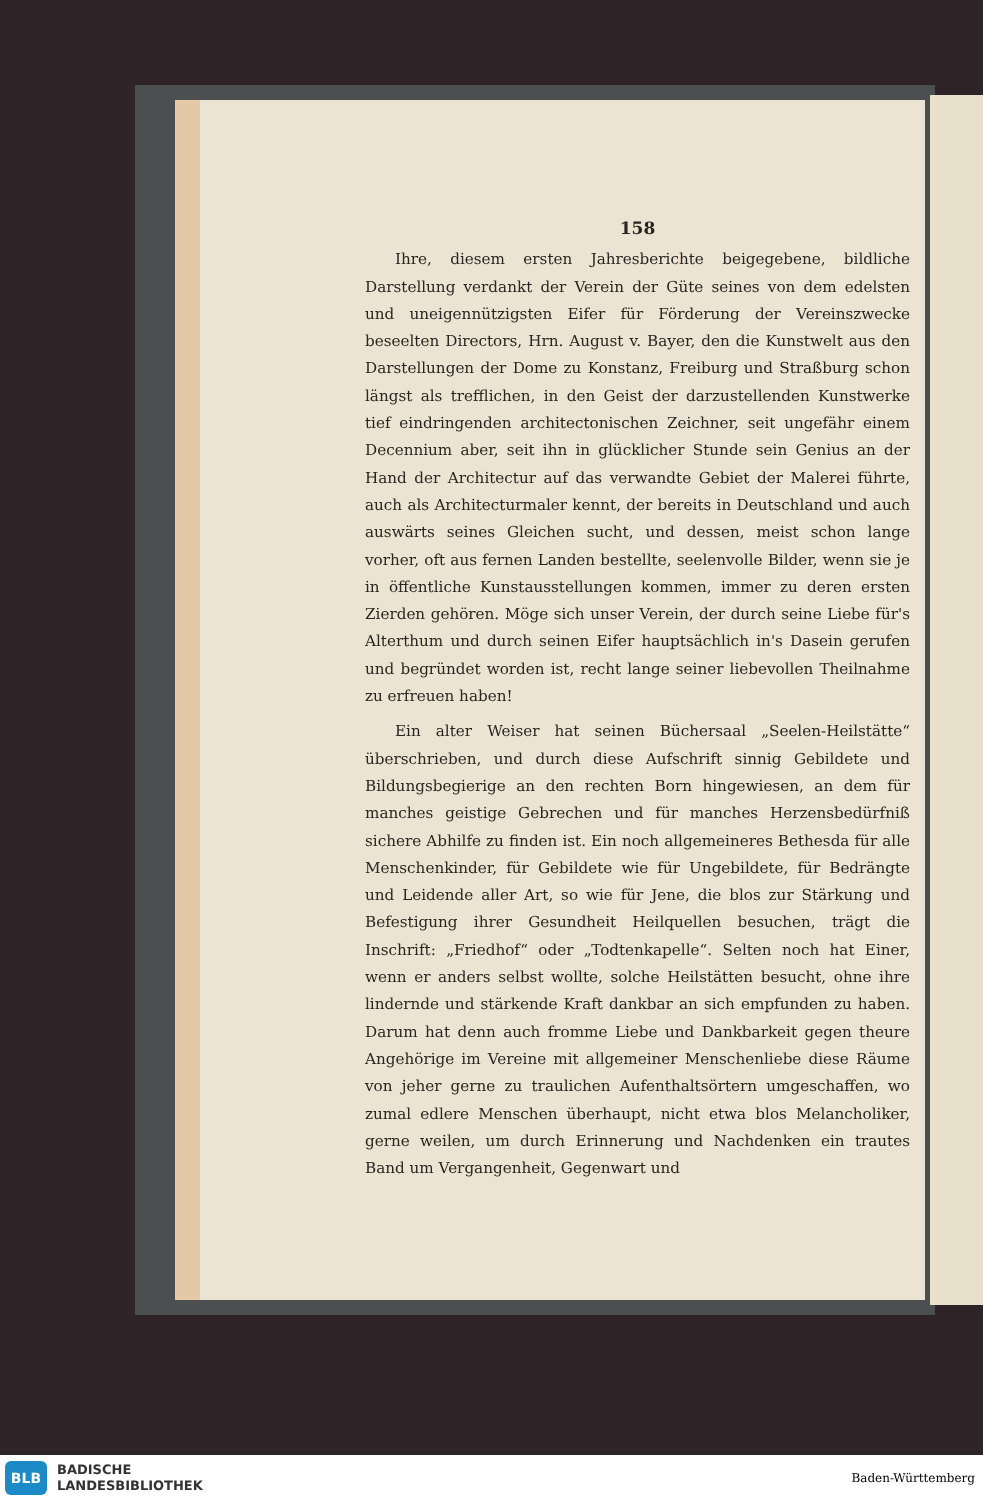158
Ihre, diesem ersten Jahresberichte beigegebene, bildliche Darstellung verdankt der Verein der Güte seines von dem edelsten und uneigennützigsten Eifer für Förderung der Vereinszwecke beseelten Directors, Hrn. August v. Bayer, den die Kunstwelt aus den Darstellungen der Dome zu Konstanz, Freiburg und Straßburg schon längst als trefflichen, in den Geist der darzustellenden Kunstwerke tief eindringenden architectonischen Zeichner, seit ungefähr einem Decennium aber, seit ihn in glücklicher Stunde sein Genius an der Hand der Architectur auf das verwandte Gebiet der Malerei führte, auch als Architecturmaler kennt, der bereits in Deutschland und auch auswärts seines Gleichen sucht, und dessen, meist schon lange vorher, oft aus fernen Landen bestellte, seelenvolle Bilder, wenn sie je in öffentliche Kunstausstellungen kommen, immer zu deren ersten Zierden gehören. Möge sich unser Verein, der durch seine Liebe für's Alterthum und durch seinen Eifer hauptsächlich in's Dasein gerufen und begründet worden ist, recht lange seiner liebevollen Theilnahme zu erfreuen haben!
Ein alter Weiser hat seinen Büchersaal „Seelen-Heilstätte“ überschrieben, und durch diese Aufschrift sinnig Gebildete und Bildungsbegierige an den rechten Born hingewiesen, an dem für manches geistige Gebrechen und für manches Herzensbedürfniß sichere Abhilfe zu finden ist. Ein noch allgemeineres Bethesda für alle Menschenkinder, für Gebildete wie für Ungebildete, für Bedrängte und Leidende aller Art, so wie für Jene, die blos zur Stärkung und Befestigung ihrer Gesundheit Heilquellen besuchen, trägt die Inschrift: „Friedhof“ oder „Todtenkapelle“. Selten noch hat Einer, wenn er anders selbst wollte, solche Heilstätten besucht, ohne ihre lindernde und stärkende Kraft dankbar an sich empfunden zu haben. Darum hat denn auch fromme Liebe und Dankbarkeit gegen theure Angehörige im Vereine mit allgemeiner Menschenliebe diese Räume von jeher gerne zu traulichen Aufenthaltsörtern umgeschaffen, wo zumal edlere Menschen überhaupt, nicht etwa blos Melancholiker, gerne weilen, um durch Erinnerung und Nachdenken ein trautes Band um Vergangenheit, Gegenwart und
BLB
BADISCHE
LANDESBIBLIOTHEK
Baden-Württemberg